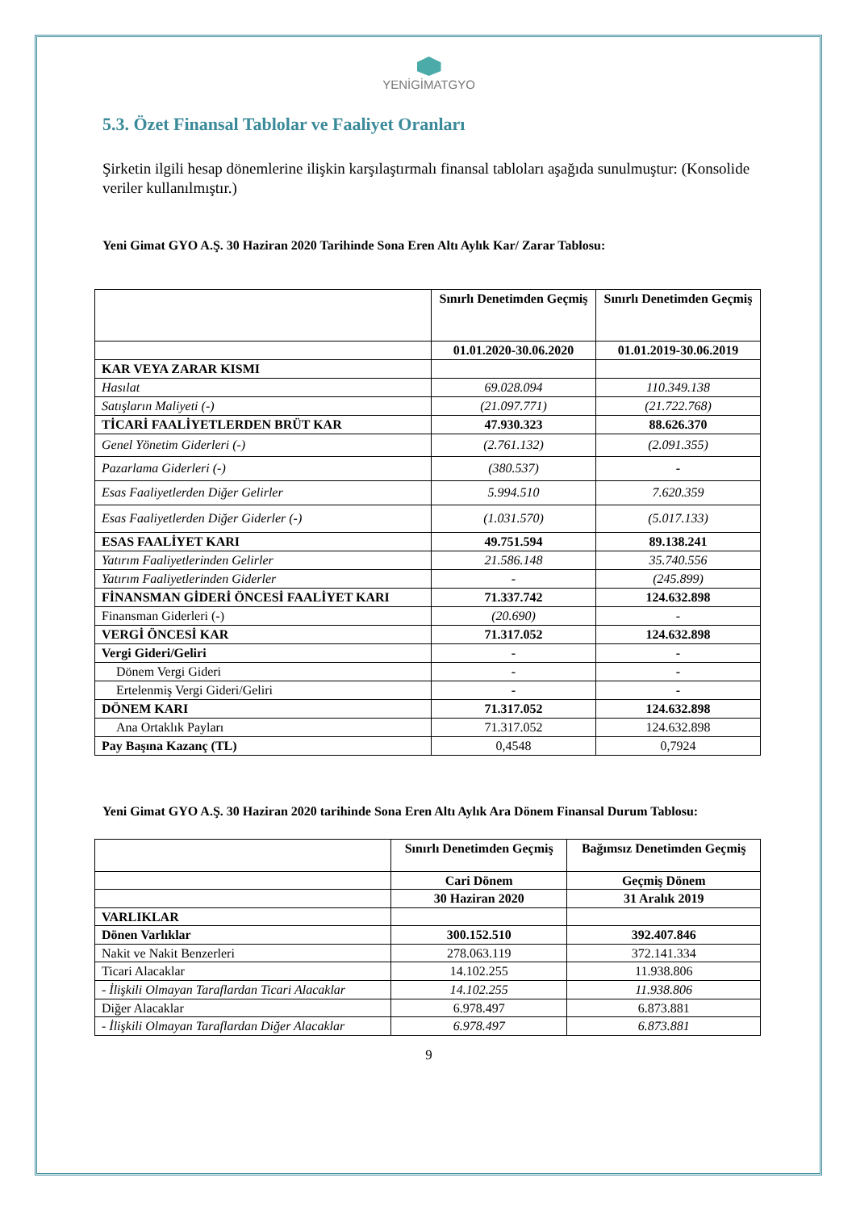YENİGİMATGYO
5.3. Özet Finansal Tablolar ve Faaliyet Oranları
Şirketin ilgili hesap dönemlerine ilişkin karşılaştırmalı finansal tabloları aşağıda sunulmuştur: (Konsolide veriler kullanılmıştır.)
Yeni Gimat GYO A.Ş. 30 Haziran 2020 Tarihinde Sona Eren Altı Aylık Kar/ Zarar Tablosu:
| | Sınırlı Denetimden Geçmiş | Sınırlı Denetimden Geçmiş |
| --- | --- | --- |
| | 01.01.2020-30.06.2020 | 01.01.2019-30.06.2019 |
| KAR VEYA ZARAR KISMI | | |
| Hasılat | 69.028.094 | 110.349.138 |
| Satışların Maliyeti (-) | (21.097.771) | (21.722.768) |
| TİCARİ FAALİYETLERDEN BRÜT KAR | 47.930.323 | 88.626.370 |
| Genel Yönetim Giderleri (-) | (2.761.132) | (2.091.355) |
| Pazarlama Giderleri (-) | (380.537) | - |
| Esas Faaliyetlerden Diğer Gelirler | 5.994.510 | 7.620.359 |
| Esas Faaliyetlerden Diğer Giderler (-) | (1.031.570) | (5.017.133) |
| ESAS FAALİYET KARI | 49.751.594 | 89.138.241 |
| Yatırım Faaliyetlerinden Gelirler | 21.586.148 | 35.740.556 |
| Yatırım Faaliyetlerinden Giderler | - | (245.899) |
| FİNANSMAN GİDERİ ÖNCESİ FAALİYET KARI | 71.337.742 | 124.632.898 |
| Finansman Giderleri (-) | (20.690) | - |
| VERGİ ÖNCESİ KAR | 71.317.052 | 124.632.898 |
| Vergi Gideri/Geliri | - | - |
| Dönem Vergi Gideri | - | - |
| Ertelenmiş Vergi Gideri/Geliri | - | - |
| DÖNEM KARI | 71.317.052 | 124.632.898 |
| Ana Ortaklık Payları | 71.317.052 | 124.632.898 |
| Pay Başına Kazanç (TL) | 0,4548 | 0,7924 |
Yeni Gimat GYO A.Ş. 30 Haziran 2020 tarihinde Sona Eren Altı Aylık Ara Dönem Finansal Durum Tablosu:
| | Sınırlı Denetimden Geçmiş | Bağımsız Denetimden Geçmiş |
| --- | --- | --- |
| | Cari Dönem | Geçmiş Dönem |
| | 30 Haziran 2020 | 31 Aralık 2019 |
| VARLIKLAR | | |
| Dönen Varlıklar | 300.152.510 | 392.407.846 |
| Nakit ve Nakit Benzerleri | 278.063.119 | 372.141.334 |
| Ticari Alacaklar | 14.102.255 | 11.938.806 |
| - İlişkili Olmayan Taraflardan Ticari Alacaklar | 14.102.255 | 11.938.806 |
| Diğer Alacaklar | 6.978.497 | 6.873.881 |
| - İlişkili Olmayan Taraflardan Diğer Alacaklar | 6.978.497 | 6.873.881 |
9